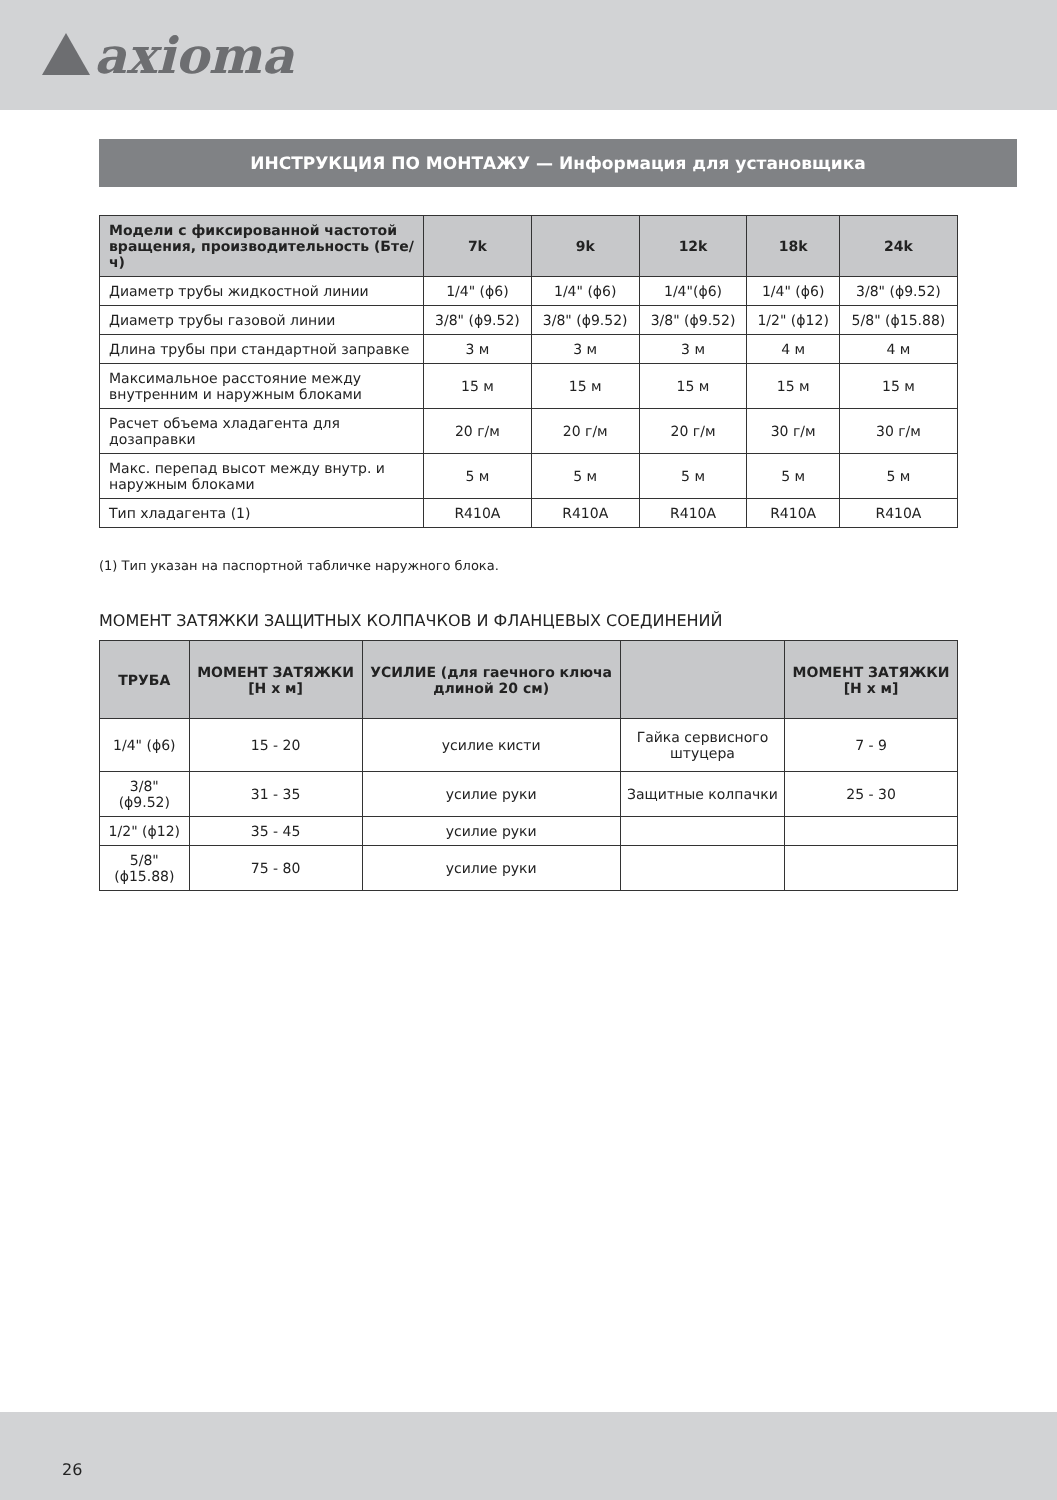axioma
ИНСТРУКЦИЯ ПО МОНТАЖУ — Информация для установщика
| Модели с фиксированной частотой вращения, производительность (Бте/ч) | 7k | 9k | 12k | 18k | 24k |
| --- | --- | --- | --- | --- | --- |
| Диаметр трубы жидкостной линии | 1/4" (ϕ6) | 1/4" (ϕ6) | 1/4"(ϕ6) | 1/4" (ϕ6) | 3/8" (ϕ9.52) |
| Диаметр трубы газовой линии | 3/8" (ϕ9.52) | 3/8" (ϕ9.52) | 3/8" (ϕ9.52) | 1/2" (ϕ12) | 5/8" (ϕ15.88) |
| Длина трубы при стандартной заправке | 3 м | 3 м | 3 м | 4 м | 4 м |
| Максимальное расстояние между внутренним и наружным блоками | 15 м | 15 м | 15 м | 15 м | 15 м |
| Расчет объема хладагента для дозаправки | 20 г/м | 20 г/м | 20 г/м | 30 г/м | 30 г/м |
| Макс. перепад высот между внутр. и наружным блоками | 5 м | 5 м | 5 м | 5 м | 5 м |
| Тип хладагента (1) | R410A | R410A | R410A | R410A | R410A |
(1) Тип указан на паспортной табличке наружного блока.
МОМЕНТ ЗАТЯЖКИ ЗАЩИТНЫХ КОЛПАЧКОВ И ФЛАНЦЕВЫХ СОЕДИНЕНИЙ
| ТРУБА | МОМЕНТ ЗАТЯЖКИ [Н х м] | УСИЛИЕ (для гаечного ключа длиной 20 см) | | МОМЕНТ ЗАТЯЖКИ [Н х м] |
| --- | --- | --- | --- | --- |
| 1/4" (ϕ6) | 15 - 20 | усилие кисти | Гайка сервисного штуцера | 7 - 9 |
| 3/8" (ϕ9.52) | 31 - 35 | усилие руки | Защитные колпачки | 25 - 30 |
| 1/2" (ϕ12) | 35 - 45 | усилие руки | | |
| 5/8" (ϕ15.88) | 75 - 80 | усилие руки | | |
26